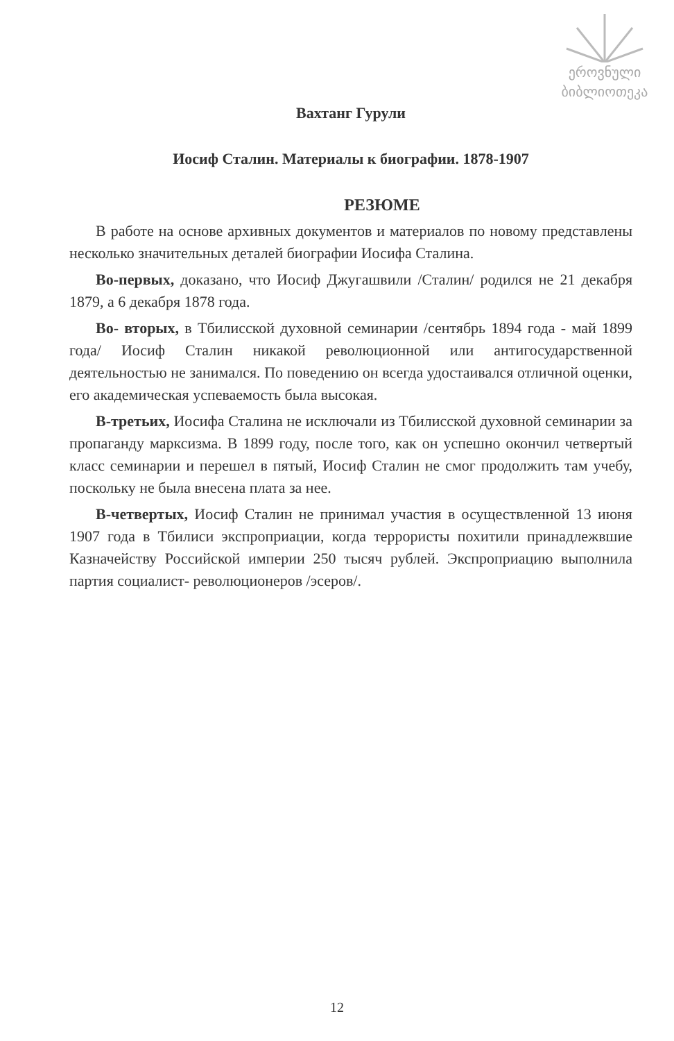ეროვნული
ბიბლიოთეკა
Вахтанг Гурули
Иосиф Сталин. Материалы к биографии. 1878-1907
РЕЗЮМЕ
В работе на основе архивных документов и материалов по новому представлены несколько значительных деталей биографии Иосифа Сталина.
Во-первых, доказано, что Иосиф Джугашвили /Сталин/ родился не 21 декабря 1879, а 6 декабря 1878 года.
Во- вторых, в Тбилисской духовной семинарии /сентябрь 1894 года - май 1899 года/ Иосиф Сталин никакой революционной или антигосударственной деятельностью не занимался. По поведению он всегда удостаивался отличной оценки, его академическая успеваемость была высокая.
В-третьих, Иосифа Сталина не исключали из Тбилисской духовной семинарии за пропаганду марксизма. В 1899 году, после того, как он успешно окончил четвертый класс семинарии и перешел в пятый, Иосиф Сталин не смог продолжить там учебу, поскольку не была внесена плата за нее.
В-четвертых, Иосиф Сталин не принимал участия в осуществленной 13 июня 1907 года в Тбилиси экспроприации, когда террористы похитили принадлежвшие Казначейству Российской империи 250 тысяч рублей. Экспроприацию выполнила партия социалист- революционеров /эсеров/.
12